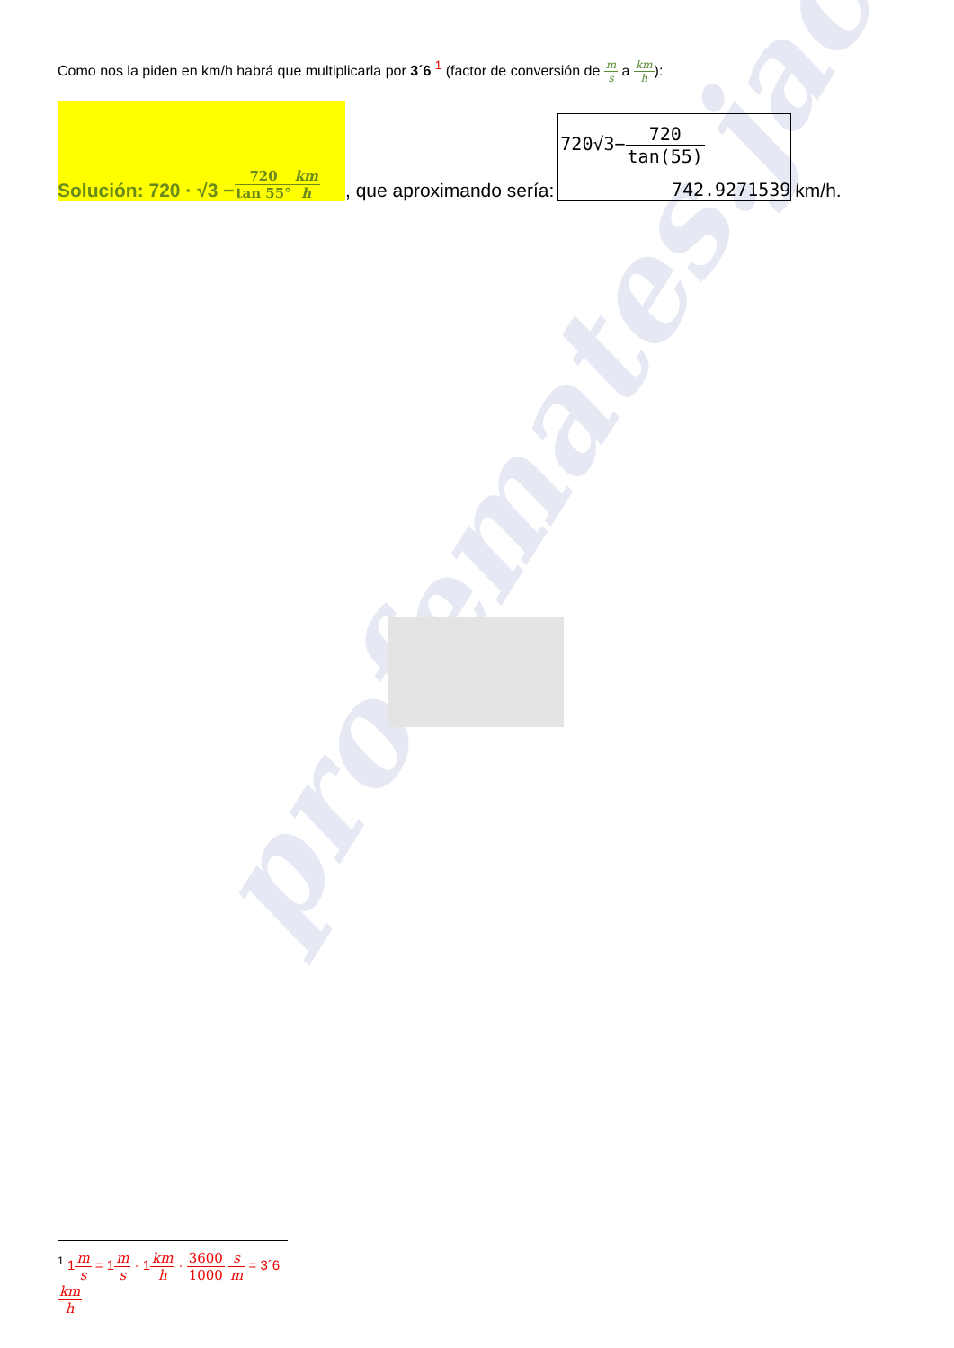profemates.jac
Como nos la piden en km/h habrá que multiplicarla por 3´6 <sup>1</sup> (factor de conversión de m s a km h):
Solución: 720 · √3 − 720 tan 55° km h
, que aproximando sería:
720√3−720 tan(55)
742.9271539
km/h.
<sup>1</sup> 1m s = 1m s · 1km h · 3600 1000 s m = 3´6km h